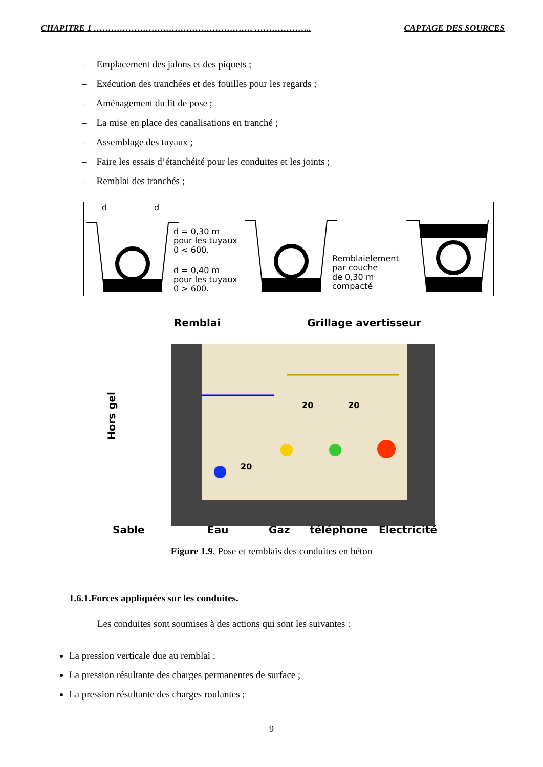CHAPITRE 1 ………………………………………………. ……………….. CAPTAGE DES SOURCES
– Emplacement des jalons et des piquets ;
– Exécution des tranchées et des fouilles pour les regards ;
– Aménagement du lit de pose ;
– La mise en place des canalisations en tranché ;
– Assemblage des tuyaux ;
– Faire les essais d’étanchéité pour les conduites et les joints ;
– Remblai des tranchés ;
d
d
d = 0,30 m
pour les tuyaux
0 < 600.
d = 0,40 m
pour les tuyaux
0 > 600.
Remblaielement
par couche
de 0,30 m
compacté
Remblai
Grillage avertisseur
Hors gel
Sable
Eau
Gaz
téléphone
Electricité
20
20
20
Figure 1.9. Pose et remblais des conduites en béton
1.6.1.Forces appliquées sur les conduites.
Les conduites sont soumises à des actions qui sont les suivantes :
La pression verticale due au remblai ;
La pression résultante des charges permanentes de surface ;
La pression résultante des charges roulantes ;
9